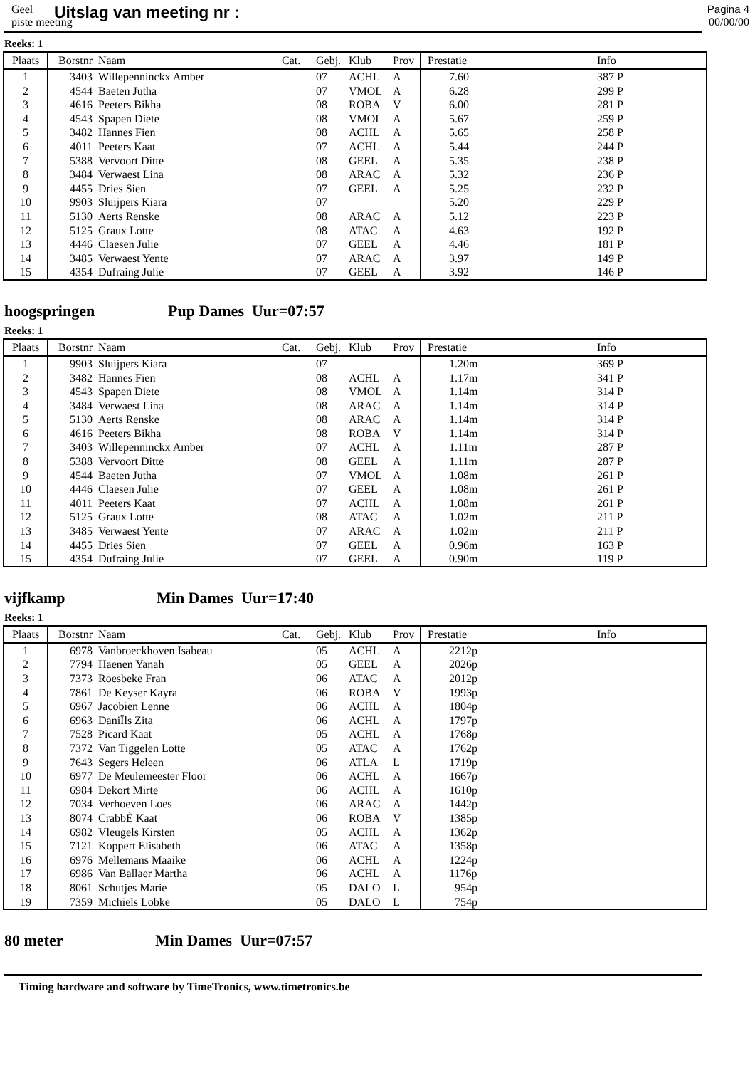Geel
piste meeting
Pagina 4
00/00/00
Uitslag van meeting nr :
Reeks: 1
| Plaats | Borstnr | Naam | Cat. | Gebj. | Klub | Prov | Prestatie | Info |
| --- | --- | --- | --- | --- | --- | --- | --- | --- |
| 1 | 3403 | Willepenninckx Amber | | 07 | ACHL | A | 7.60 | 387 P |
| 2 | 4544 | Baeten Jutha | | 07 | VMOL | A | 6.28 | 299 P |
| 3 | 4616 | Peeters Bikha | | 08 | ROBA | V | 6.00 | 281 P |
| 4 | 4543 | Spapen Diete | | 08 | VMOL | A | 5.67 | 259 P |
| 5 | 3482 | Hannes Fien | | 08 | ACHL | A | 5.65 | 258 P |
| 6 | 4011 | Peeters Kaat | | 07 | ACHL | A | 5.44 | 244 P |
| 7 | 5388 | Vervoort Ditte | | 08 | GEEL | A | 5.35 | 238 P |
| 8 | 3484 | Verwaest Lina | | 08 | ARAC | A | 5.32 | 236 P |
| 9 | 4455 | Dries Sien | | 07 | GEEL | A | 5.25 | 232 P |
| 10 | 9903 | Sluijpers Kiara | | 07 | | | 5.20 | 229 P |
| 11 | 5130 | Aerts Renske | | 08 | ARAC | A | 5.12 | 223 P |
| 12 | 5125 | Graux Lotte | | 08 | ATAC | A | 4.63 | 192 P |
| 13 | 4446 | Claesen Julie | | 07 | GEEL | A | 4.46 | 181 P |
| 14 | 3485 | Verwaest Yente | | 07 | ARAC | A | 3.97 | 149 P |
| 15 | 4354 | Dufraing Julie | | 07 | GEEL | A | 3.92 | 146 P |
hoogspringen Pup Dames Uur=07:57
Reeks: 1
| Plaats | Borstnr | Naam | Cat. | Gebj. | Klub | Prov | Prestatie | Info |
| --- | --- | --- | --- | --- | --- | --- | --- | --- |
| 1 | 9903 | Sluijpers Kiara | | 07 | | | 1.20m | 369 P |
| 2 | 3482 | Hannes Fien | | 08 | ACHL | A | 1.17m | 341 P |
| 3 | 4543 | Spapen Diete | | 08 | VMOL | A | 1.14m | 314 P |
| 4 | 3484 | Verwaest Lina | | 08 | ARAC | A | 1.14m | 314 P |
| 5 | 5130 | Aerts Renske | | 08 | ARAC | A | 1.14m | 314 P |
| 6 | 4616 | Peeters Bikha | | 08 | ROBA | V | 1.14m | 314 P |
| 7 | 3403 | Willepenninckx Amber | | 07 | ACHL | A | 1.11m | 287 P |
| 8 | 5388 | Vervoort Ditte | | 08 | GEEL | A | 1.11m | 287 P |
| 9 | 4544 | Baeten Jutha | | 07 | VMOL | A | 1.08m | 261 P |
| 10 | 4446 | Claesen Julie | | 07 | GEEL | A | 1.08m | 261 P |
| 11 | 4011 | Peeters Kaat | | 07 | ACHL | A | 1.08m | 261 P |
| 12 | 5125 | Graux Lotte | | 08 | ATAC | A | 1.02m | 211 P |
| 13 | 3485 | Verwaest Yente | | 07 | ARAC | A | 1.02m | 211 P |
| 14 | 4455 | Dries Sien | | 07 | GEEL | A | 0.96m | 163 P |
| 15 | 4354 | Dufraing Julie | | 07 | GEEL | A | 0.90m | 119 P |
vijfkamp Min Dames Uur=17:40
Reeks: 1
| Plaats | Borstnr | Naam | Cat. | Gebj. | Klub | Prov | Prestatie | Info |
| --- | --- | --- | --- | --- | --- | --- | --- | --- |
| 1 | 6978 | Vanbroeckhoven Isabeau | | 05 | ACHL | A | 2212p | |
| 2 | 7794 | Haenen Yanah | | 05 | GEEL | A | 2026p | |
| 3 | 7373 | Roesbeke Fran | | 06 | ATAC | A | 2012p | |
| 4 | 7861 | De Keyser Kayra | | 06 | ROBA | V | 1993p | |
| 5 | 6967 | Jacobien Lenne | | 06 | ACHL | A | 1804p | |
| 6 | 6963 | DaniÏls Zita | | 06 | ACHL | A | 1797p | |
| 7 | 7528 | Picard Kaat | | 05 | ACHL | A | 1768p | |
| 8 | 7372 | Van Tiggelen Lotte | | 05 | ATAC | A | 1762p | |
| 9 | 7643 | Segers Heleen | | 06 | ATLA | L | 1719p | |
| 10 | 6977 | De Meulemeester Floor | | 06 | ACHL | A | 1667p | |
| 11 | 6984 | Dekort Mirte | | 06 | ACHL | A | 1610p | |
| 12 | 7034 | Verhoeven Loes | | 06 | ARAC | A | 1442p | |
| 13 | 8074 | CrabbÈ Kaat | | 06 | ROBA | V | 1385p | |
| 14 | 6982 | Vleugels Kirsten | | 05 | ACHL | A | 1362p | |
| 15 | 7121 | Koppert Elisabeth | | 06 | ATAC | A | 1358p | |
| 16 | 6976 | Mellemans Maaike | | 06 | ACHL | A | 1224p | |
| 17 | 6986 | Van Ballaer Martha | | 06 | ACHL | A | 1176p | |
| 18 | 8061 | Schutjes Marie | | 05 | DALO | L | 954p | |
| 19 | 7359 | Michiels Lobke | | 05 | DALO | L | 754p | |
80 meter Min Dames Uur=07:57
Timing hardware and software by TimeTronics, www.timetronics.be